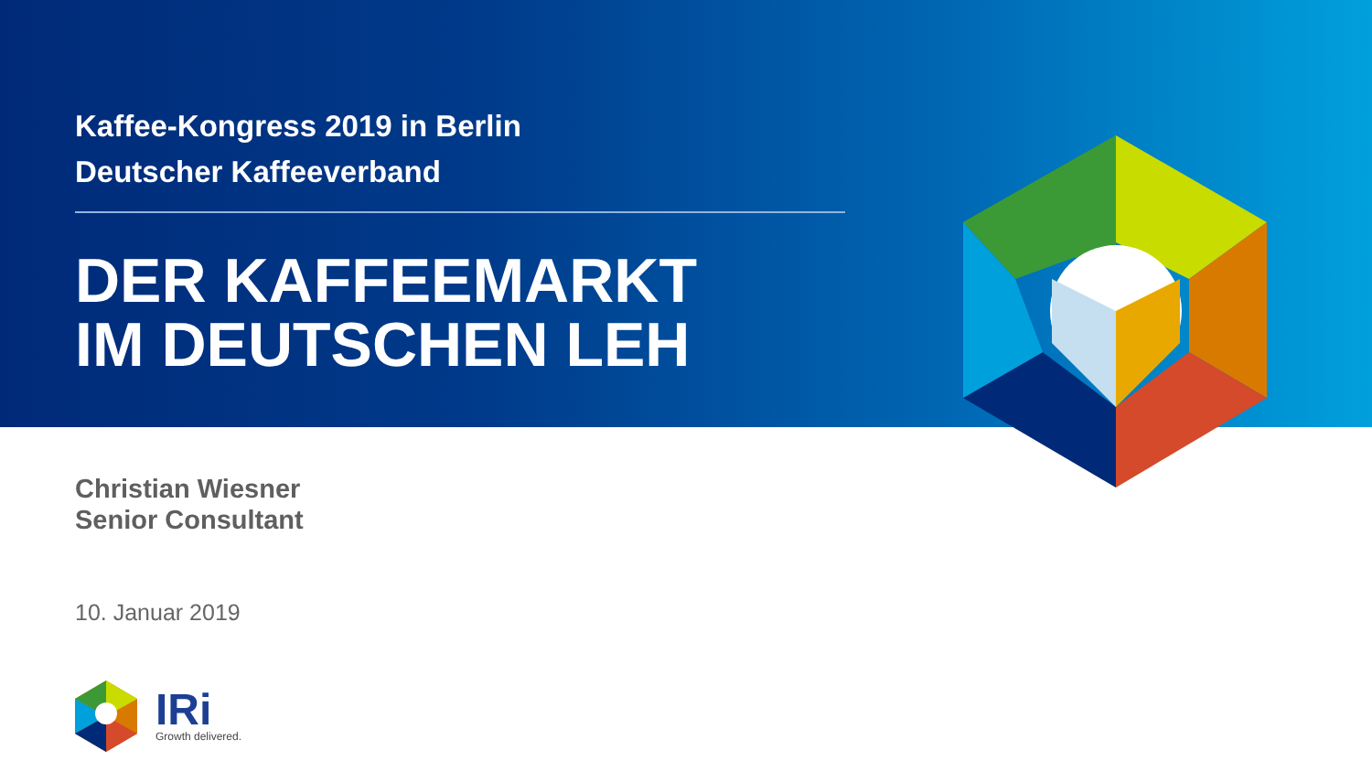Kaffee-Kongress 2019 in Berlin
Deutscher Kaffeeverband
DER KAFFEEMARKT
IM DEUTSCHEN LEH
Christian Wiesner
Senior Consultant
10. Januar 2019
IRi
Growth delivered.